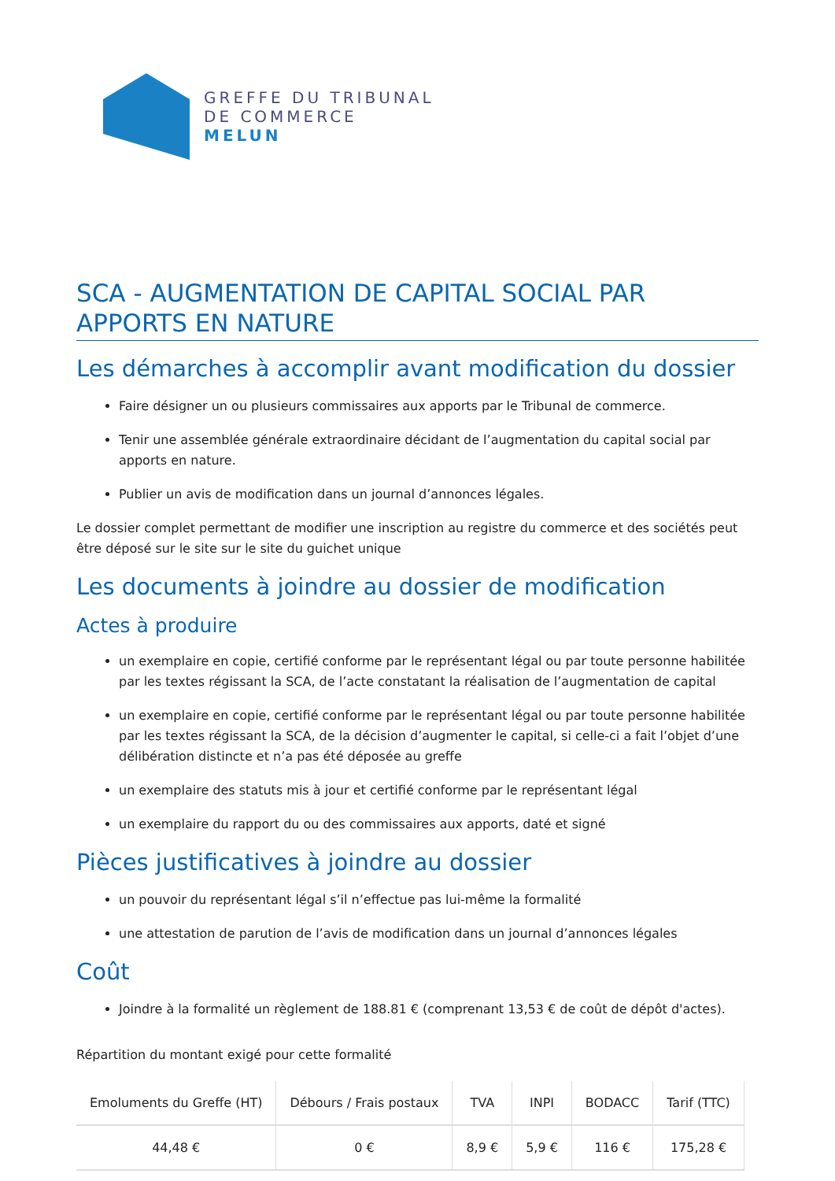GREFFE DU TRIBUNAL
DE COMMERCE
MELUN
SCA - AUGMENTATION DE CAPITAL SOCIAL PAR APPORTS EN NATURE
Les démarches à accomplir avant modification du dossier
Faire désigner un ou plusieurs commissaires aux apports par le Tribunal de commerce.
Tenir une assemblée générale extraordinaire décidant de l’augmentation du capital social par apports en nature.
Publier un avis de modification dans un journal d’annonces légales.
Le dossier complet permettant de modifier une inscription au registre du commerce et des sociétés peut être déposé sur le site sur le site du guichet unique
Les documents à joindre au dossier de modification
Actes à produire
un exemplaire en copie, certifié conforme par le représentant légal ou par toute personne habilitée par les textes régissant la SCA, de l’acte constatant la réalisation de l’augmentation de capital
un exemplaire en copie, certifié conforme par le représentant légal ou par toute personne habilitée par les textes régissant la SCA, de la décision d’augmenter le capital, si celle-ci a fait l’objet d’une délibération distincte et n’a pas été déposée au greffe
un exemplaire des statuts mis à jour et certifié conforme par le représentant légal
un exemplaire du rapport du ou des commissaires aux apports, daté et signé
Pièces justificatives à joindre au dossier
un pouvoir du représentant légal s’il n’effectue pas lui-même la formalité
une attestation de parution de l’avis de modification dans un journal d’annonces légales
Coût
Joindre à la formalité un règlement de 188.81 € (comprenant 13,53 € de coût de dépôt d'actes).
Répartition du montant exigé pour cette formalité
| Emoluments du Greffe (HT) | Débours / Frais postaux | TVA | INPI | BODACC | Tarif (TTC) |
| --- | --- | --- | --- | --- | --- |
| 44,48 € | 0 € | 8,9 € | 5,9 € | 116 € | 175,28 € |